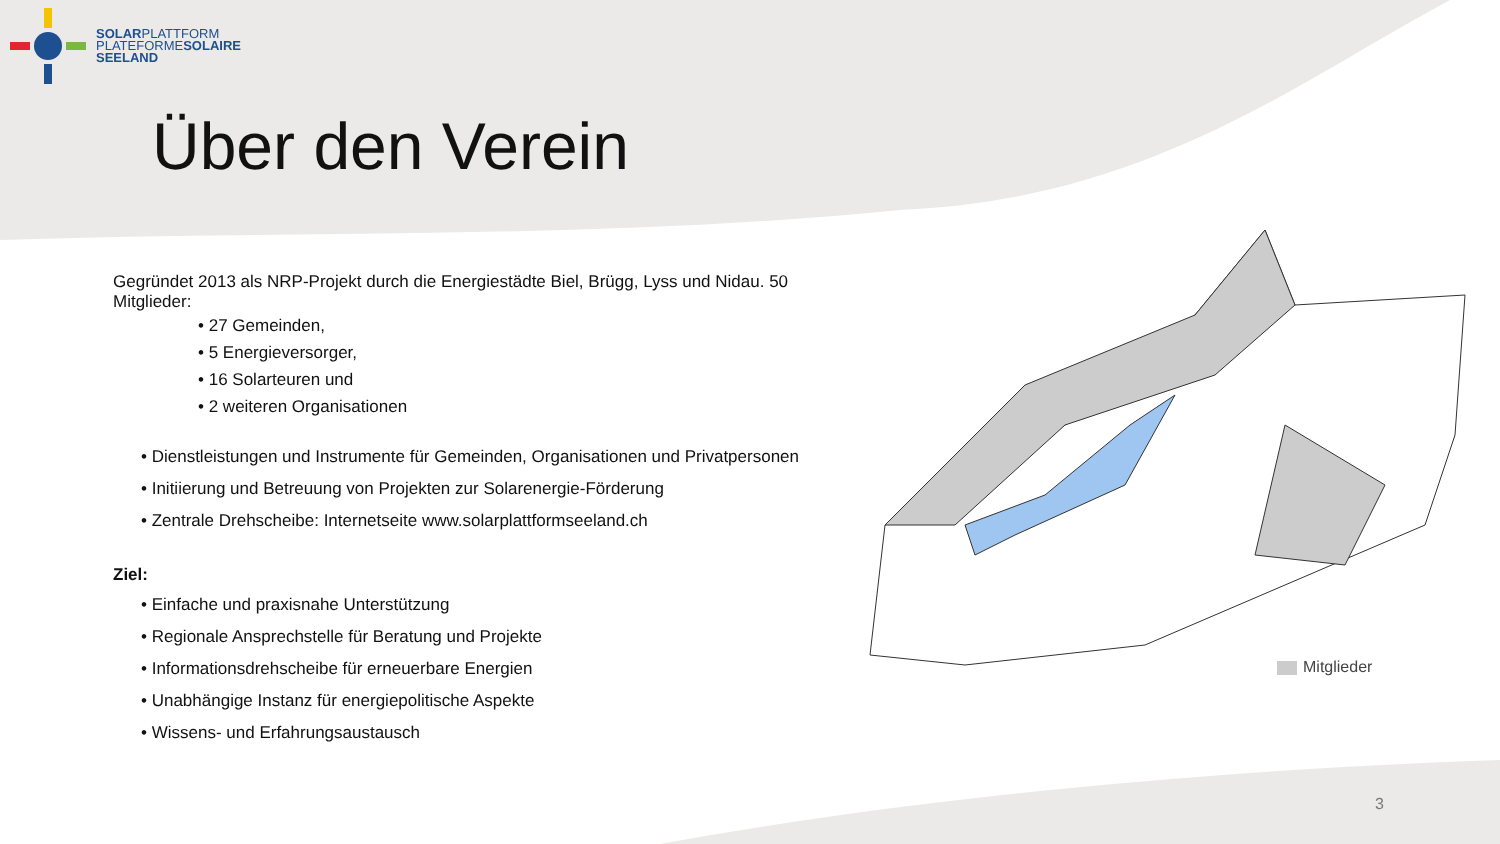SOLARPLATTFORM
PLATEFORMESOLAIRE
SEELAND
Über den Verein
Gegründet 2013 als NRP-Projekt durch die Energiestädte Biel, Brügg, Lyss und Nidau. 50 Mitglieder:
• 27 Gemeinden,
• 5 Energieversorger,
• 16 Solarteuren und
• 2 weiteren Organisationen
• Dienstleistungen und Instrumente für Gemeinden, Organisationen und Privatpersonen
• Initiierung und Betreuung von Projekten zur Solarenergie-Förderung
• Zentrale Drehscheibe: Internetseite www.solarplattformseeland.ch
Ziel:
• Einfache und praxisnahe Unterstützung
• Regionale Ansprechstelle für Beratung und Projekte
• Informationsdrehscheibe für erneuerbare Energien
• Unabhängige Instanz für energiepolitische Aspekte
• Wissens- und Erfahrungsaustausch
Mitglieder
3